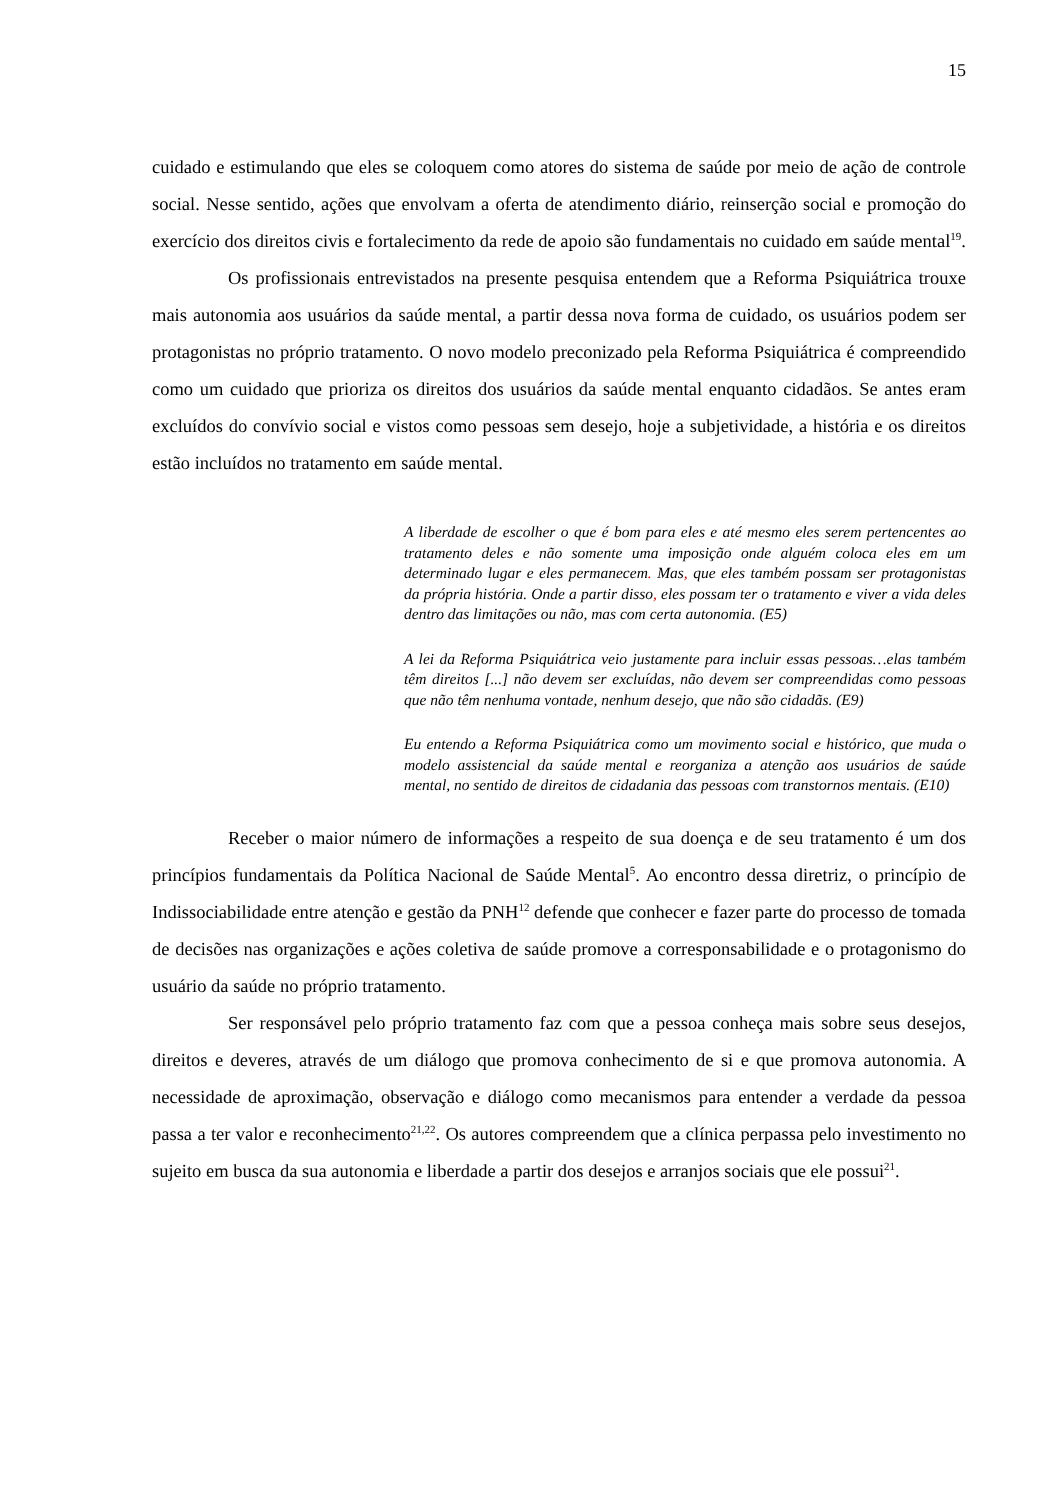15
cuidado e estimulando que eles se coloquem como atores do sistema de saúde por meio de ação de controle social. Nesse sentido, ações que envolvam a oferta de atendimento diário, reinserção social e promoção do exercício dos direitos civis e fortalecimento da rede de apoio são fundamentais no cuidado em saúde mental<sup>19</sup>.
Os profissionais entrevistados na presente pesquisa entendem que a Reforma Psiquiátrica trouxe mais autonomia aos usuários da saúde mental, a partir dessa nova forma de cuidado, os usuários podem ser protagonistas no próprio tratamento. O novo modelo preconizado pela Reforma Psiquiátrica é compreendido como um cuidado que prioriza os direitos dos usuários da saúde mental enquanto cidadãos. Se antes eram excluídos do convívio social e vistos como pessoas sem desejo, hoje a subjetividade, a história e os direitos estão incluídos no tratamento em saúde mental.
A liberdade de escolher o que é bom para eles e até mesmo eles serem pertencentes ao tratamento deles e não somente uma imposição onde alguém coloca eles em um determinado lugar e eles permanecem. Mas, que eles também possam ser protagonistas da própria história. Onde a partir disso, eles possam ter o tratamento e viver a vida deles dentro das limitações ou não, mas com certa autonomia. (E5)
A lei da Reforma Psiquiátrica veio justamente para incluir essas pessoas…elas também têm direitos [...] não devem ser excluídas, não devem ser compreendidas como pessoas que não têm nenhuma vontade, nenhum desejo, que não são cidadãs. (E9)
Eu entendo a Reforma Psiquiátrica como um movimento social e histórico, que muda o modelo assistencial da saúde mental e reorganiza a atenção aos usuários de saúde mental, no sentido de direitos de cidadania das pessoas com transtornos mentais. (E10)
Receber o maior número de informações a respeito de sua doença e de seu tratamento é um dos princípios fundamentais da Política Nacional de Saúde Mental<sup>5</sup>. Ao encontro dessa diretriz, o princípio de Indissociabilidade entre atenção e gestão da PNH<sup>12</sup> defende que conhecer e fazer parte do processo de tomada de decisões nas organizações e ações coletiva de saúde promove a corresponsabilidade e o protagonismo do usuário da saúde no próprio tratamento.
Ser responsável pelo próprio tratamento faz com que a pessoa conheça mais sobre seus desejos, direitos e deveres, através de um diálogo que promova conhecimento de si e que promova autonomia. A necessidade de aproximação, observação e diálogo como mecanismos para entender a verdade da pessoa passa a ter valor e reconhecimento<sup>21,22</sup>. Os autores compreendem que a clínica perpassa pelo investimento no sujeito em busca da sua autonomia e liberdade a partir dos desejos e arranjos sociais que ele possui<sup>21</sup>.